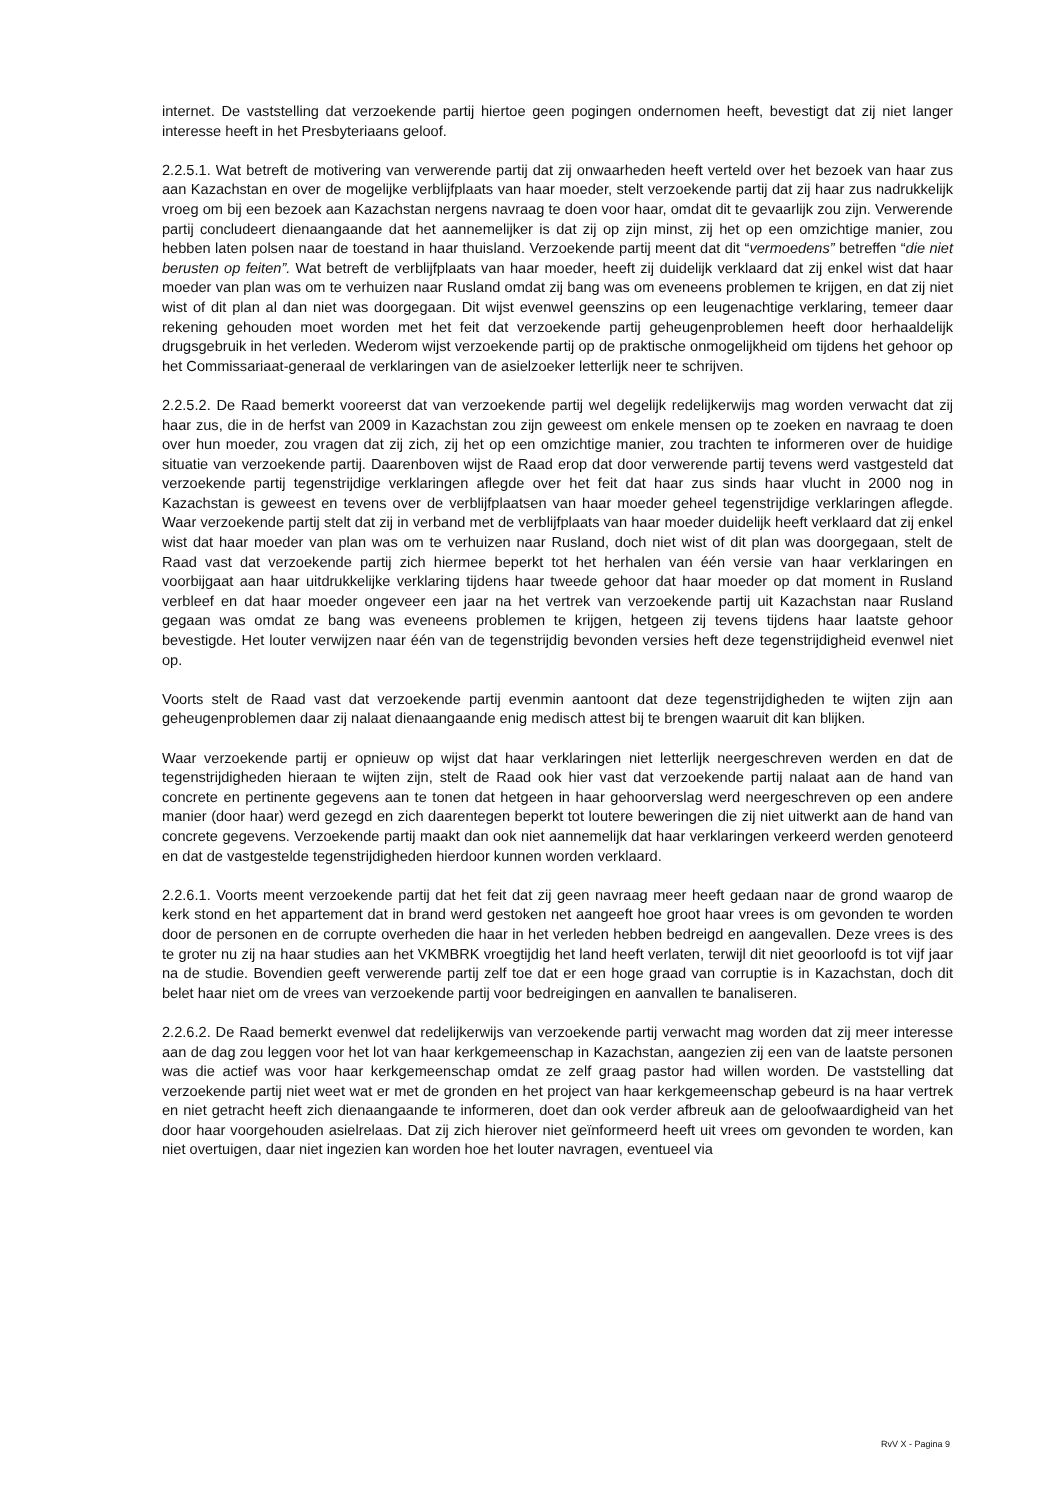internet. De vaststelling dat verzoekende partij hiertoe geen pogingen ondernomen heeft, bevestigt dat zij niet langer interesse heeft in het Presbyteriaans geloof.
2.2.5.1. Wat betreft de motivering van verwerende partij dat zij onwaarheden heeft verteld over het bezoek van haar zus aan Kazachstan en over de mogelijke verblijfplaats van haar moeder, stelt verzoekende partij dat zij haar zus nadrukkelijk vroeg om bij een bezoek aan Kazachstan nergens navraag te doen voor haar, omdat dit te gevaarlijk zou zijn. Verwerende partij concludeert dienaangaande dat het aannemelijker is dat zij op zijn minst, zij het op een omzichtige manier, zou hebben laten polsen naar de toestand in haar thuisland. Verzoekende partij meent dat dit “vermoedens” betreffen “die niet berusten op feiten”. Wat betreft de verblijfplaats van haar moeder, heeft zij duidelijk verklaard dat zij enkel wist dat haar moeder van plan was om te verhuizen naar Rusland omdat zij bang was om eveneens problemen te krijgen, en dat zij niet wist of dit plan al dan niet was doorgegaan. Dit wijst evenwel geenszins op een leugenachtige verklaring, temeer daar rekening gehouden moet worden met het feit dat verzoekende partij geheugenproblemen heeft door herhaaldelijk drugsgebruik in het verleden. Wederom wijst verzoekende partij op de praktische onmogelijkheid om tijdens het gehoor op het Commissariaat-generaal de verklaringen van de asielzoeker letterlijk neer te schrijven.
2.2.5.2. De Raad bemerkt vooreerst dat van verzoekende partij wel degelijk redelijkerwijs mag worden verwacht dat zij haar zus, die in de herfst van 2009 in Kazachstan zou zijn geweest om enkele mensen op te zoeken en navraag te doen over hun moeder, zou vragen dat zij zich, zij het op een omzichtige manier, zou trachten te informeren over de huidige situatie van verzoekende partij. Daarenboven wijst de Raad erop dat door verwerende partij tevens werd vastgesteld dat verzoekende partij tegenstrijdige verklaringen aflegde over het feit dat haar zus sinds haar vlucht in 2000 nog in Kazachstan is geweest en tevens over de verblijfplaatsen van haar moeder geheel tegenstrijdige verklaringen aflegde. Waar verzoekende partij stelt dat zij in verband met de verblijfplaats van haar moeder duidelijk heeft verklaard dat zij enkel wist dat haar moeder van plan was om te verhuizen naar Rusland, doch niet wist of dit plan was doorgegaan, stelt de Raad vast dat verzoekende partij zich hiermee beperkt tot het herhalen van één versie van haar verklaringen en voorbijgaat aan haar uitdrukkelijke verklaring tijdens haar tweede gehoor dat haar moeder op dat moment in Rusland verbleef en dat haar moeder ongeveer een jaar na het vertrek van verzoekende partij uit Kazachstan naar Rusland gegaan was omdat ze bang was eveneens problemen te krijgen, hetgeen zij tevens tijdens haar laatste gehoor bevestigde. Het louter verwijzen naar één van de tegenstrijdig bevonden versies heft deze tegenstrijdigheid evenwel niet op.
Voorts stelt de Raad vast dat verzoekende partij evenmin aantoont dat deze tegenstrijdigheden te wijten zijn aan geheugenproblemen daar zij nalaat dienaangaande enig medisch attest bij te brengen waaruit dit kan blijken.
Waar verzoekende partij er opnieuw op wijst dat haar verklaringen niet letterlijk neergeschreven werden en dat de tegenstrijdigheden hieraan te wijten zijn, stelt de Raad ook hier vast dat verzoekende partij nalaat aan de hand van concrete en pertinente gegevens aan te tonen dat hetgeen in haar gehoorverslag werd neergeschreven op een andere manier (door haar) werd gezegd en zich daarentegen beperkt tot loutere beweringen die zij niet uitwerkt aan de hand van concrete gegevens. Verzoekende partij maakt dan ook niet aannemelijk dat haar verklaringen verkeerd werden genoteerd en dat de vastgestelde tegenstrijdigheden hierdoor kunnen worden verklaard.
2.2.6.1. Voorts meent verzoekende partij dat het feit dat zij geen navraag meer heeft gedaan naar de grond waarop de kerk stond en het appartement dat in brand werd gestoken net aangeeft hoe groot haar vrees is om gevonden te worden door de personen en de corrupte overheden die haar in het verleden hebben bedreigd en aangevallen. Deze vrees is des te groter nu zij na haar studies aan het VKMBRK vroegtijdig het land heeft verlaten, terwijl dit niet geoorloofd is tot vijf jaar na de studie. Bovendien geeft verwerende partij zelf toe dat er een hoge graad van corruptie is in Kazachstan, doch dit belet haar niet om de vrees van verzoekende partij voor bedreigingen en aanvallen te banaliseren.
2.2.6.2. De Raad bemerkt evenwel dat redelijkerwijs van verzoekende partij verwacht mag worden dat zij meer interesse aan de dag zou leggen voor het lot van haar kerkgemeenschap in Kazachstan, aangezien zij een van de laatste personen was die actief was voor haar kerkgemeenschap omdat ze zelf graag pastor had willen worden. De vaststelling dat verzoekende partij niet weet wat er met de gronden en het project van haar kerkgemeenschap gebeurd is na haar vertrek en niet getracht heeft zich dienaangaande te informeren, doet dan ook verder afbreuk aan de geloofwaardigheid van het door haar voorgehouden asielrelaas. Dat zij zich hierover niet geïnformeerd heeft uit vrees om gevonden te worden, kan niet overtuigen, daar niet ingezien kan worden hoe het louter navragen, eventueel via
RvV X - Pagina 9